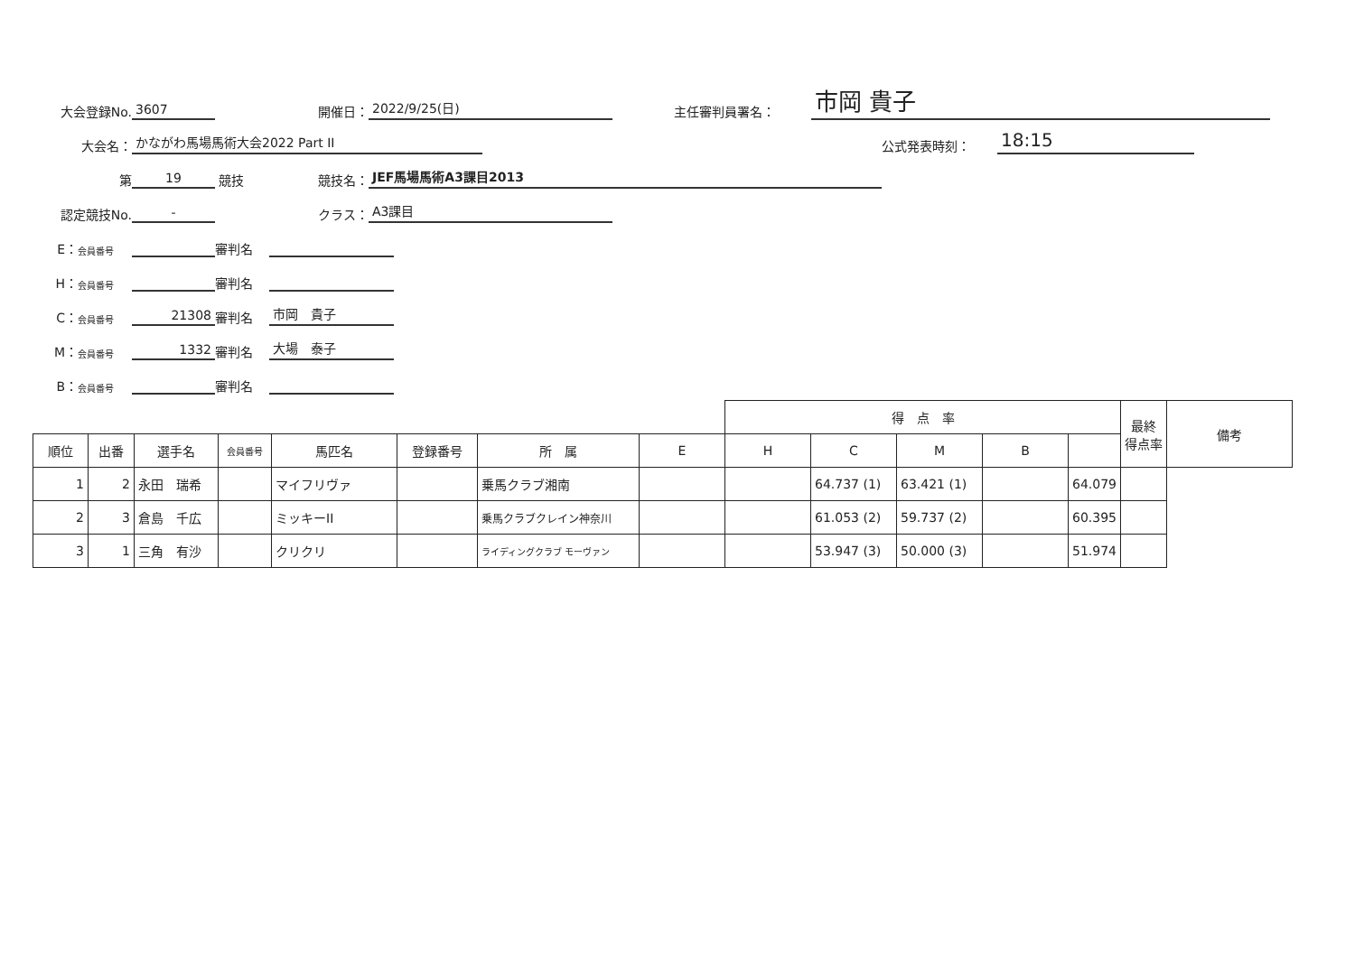大会登録No. 3607 開催日： 2022/9/25(日) 主任審判員署名： 市岡 貴子
大会名： かながわ馬場馬術大会2022 Part II 公式発表時刻： 18:15
第 19 競技 競技名： JEF馬場馬術A3課目2013
認定競技No. - クラス： A3課目
E： 会員番号 審判名
H： 会員番号 審判名
C： 会員番号 21308 審判名 市岡　貴子
M： 会員番号 1332 審判名 大場　泰子
B： 会員番号 審判名
| | | | | | | | | 得 点 率 | | | | | 最終 得点率 | 備考 |
| 順位 | 出番 | 選手名 | 会員番号 | 馬匹名 | 登録番号 | 所 属 | E | H | C | M | B | | | |
| 1 | 2 | 永田 瑞希 | | マイフリヴァ | | 乗馬クラブ湘南 | | | 64.737 (1) | 63.421 (1) | | 64.079 | | |
| 2 | 3 | 倉島 千広 | | ミッキーII | | 乗馬クラブクレイン神奈川 | | | 61.053 (2) | 59.737 (2) | | 60.395 | | |
| 3 | 1 | 三角 有沙 | | クリクリ | | ライディングクラブ モーヴァン | | | 53.947 (3) | 50.000 (3) | | 51.974 | | |